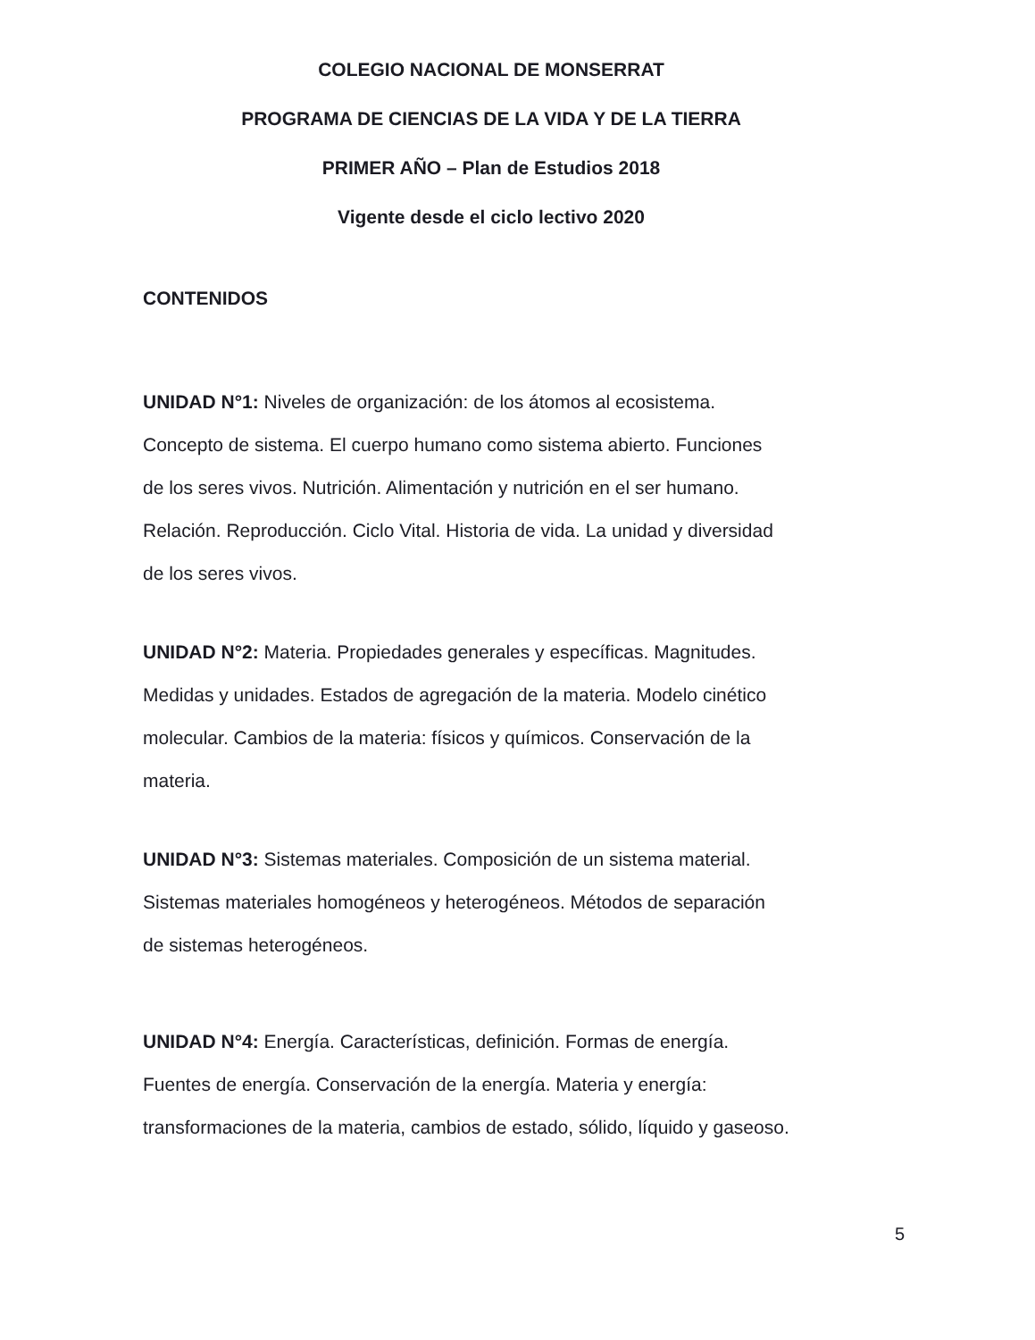COLEGIO NACIONAL DE MONSERRAT
PROGRAMA DE CIENCIAS DE LA VIDA Y DE LA TIERRA
PRIMER AÑO – Plan de Estudios 2018
Vigente desde el ciclo lectivo 2020
CONTENIDOS
UNIDAD N°1: Niveles de organización: de los átomos al ecosistema.
Concepto de sistema. El cuerpo humano como sistema abierto. Funciones
de los seres vivos. Nutrición. Alimentación y nutrición en el ser humano.
Relación. Reproducción. Ciclo Vital. Historia de vida. La unidad y diversidad
de los seres vivos.
UNIDAD N°2: Materia. Propiedades generales y específicas. Magnitudes.
Medidas y unidades. Estados de agregación de la materia. Modelo cinético
molecular. Cambios de la materia: físicos y químicos. Conservación de la
materia.
UNIDAD N°3: Sistemas materiales. Composición de un sistema material.
Sistemas materiales homogéneos y heterogéneos. Métodos de separación
de sistemas heterogéneos.
UNIDAD N°4: Energía. Características, definición. Formas de energía.
Fuentes de energía. Conservación de la energía. Materia y energía:
transformaciones de la materia, cambios de estado, sólido, líquido y gaseoso.
5